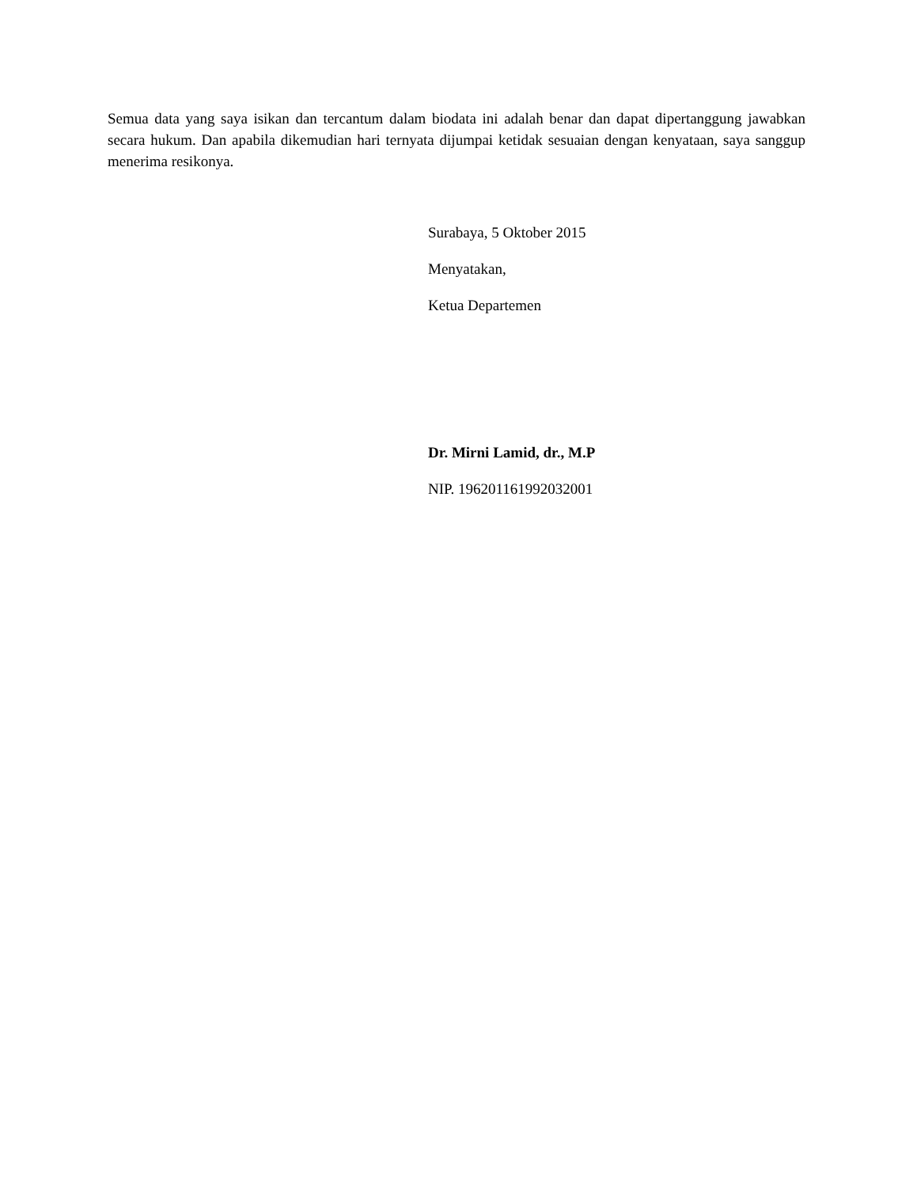Semua data yang saya isikan dan tercantum dalam biodata ini adalah benar dan dapat dipertanggung jawabkan secara hukum. Dan apabila dikemudian hari ternyata dijumpai ketidak sesuaian dengan kenyataan, saya sanggup menerima resikonya.
Surabaya, 5 Oktober 2015
Menyatakan,
Ketua Departemen
Dr. Mirni Lamid, dr., M.P
NIP. 196201161992032001